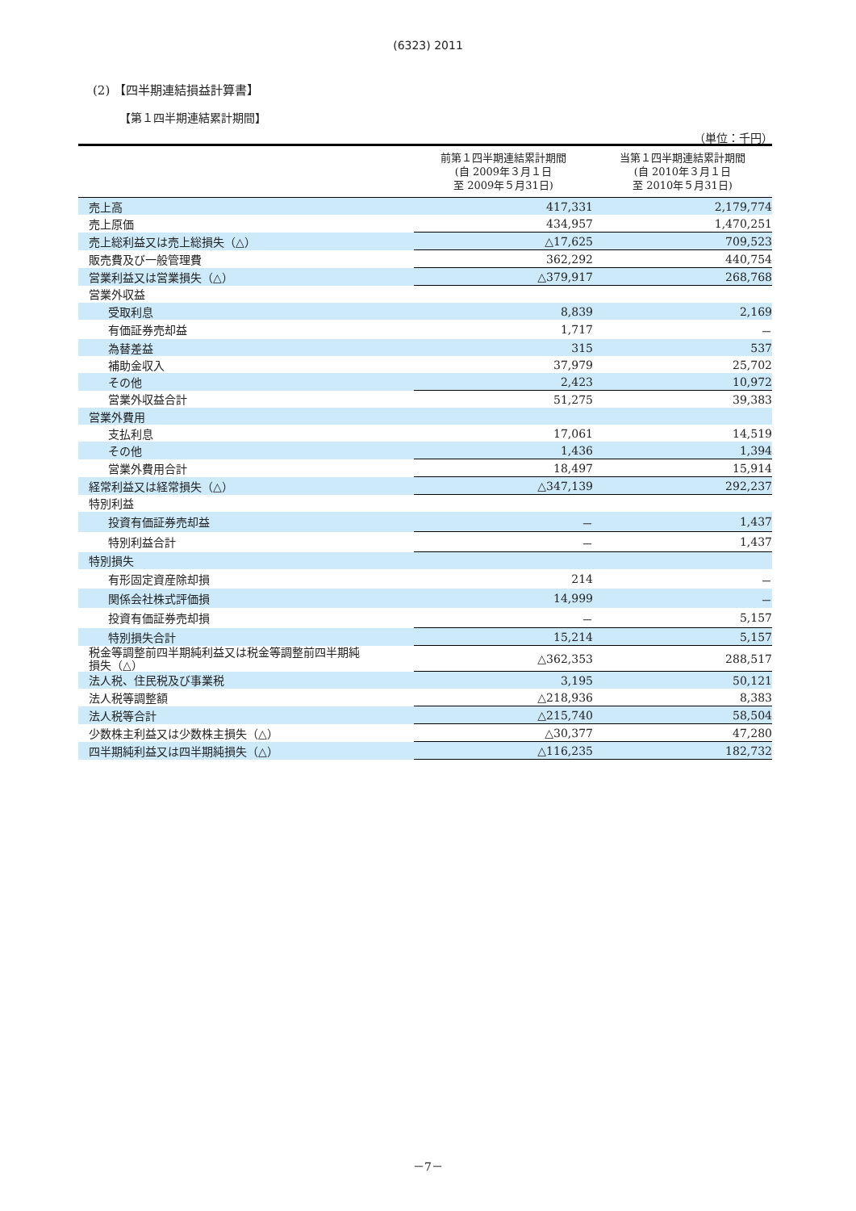(6323) 2011
(2) 【四半期連結損益計算書】
【第１四半期連結累計期間】
（単位：千円）
| | 前第１四半期連結累計期間 (自 2009年３月１日 至 2009年５月31日) | 当第１四半期連結累計期間 (自 2010年３月１日 至 2010年５月31日) |
| --- | --- | --- |
| 売上高 | 417,331 | 2,179,774 |
| 売上原価 | 434,957 | 1,470,251 |
| 売上総利益又は売上総損失（△） | △17,625 | 709,523 |
| 販売費及び一般管理費 | 362,292 | 440,754 |
| 営業利益又は営業損失（△） | △379,917 | 268,768 |
| 営業外収益 | | |
| 受取利息 | 8,839 | 2,169 |
| 有価証券売却益 | 1,717 | － |
| 為替差益 | 315 | 537 |
| 補助金収入 | 37,979 | 25,702 |
| その他 | 2,423 | 10,972 |
| 営業外収益合計 | 51,275 | 39,383 |
| 営業外費用 | | |
| 支払利息 | 17,061 | 14,519 |
| その他 | 1,436 | 1,394 |
| 営業外費用合計 | 18,497 | 15,914 |
| 経常利益又は経常損失（△） | △347,139 | 292,237 |
| 特別利益 | | |
| 投資有価証券売却益 | － | 1,437 |
| 特別利益合計 | － | 1,437 |
| 特別損失 | | |
| 有形固定資産除却損 | 214 | － |
| 関係会社株式評価損 | 14,999 | － |
| 投資有価証券売却損 | － | 5,157 |
| 特別損失合計 | 15,214 | 5,157 |
| 税金等調整前四半期純利益又は税金等調整前四半期純 損失（△） | △362,353 | 288,517 |
| 法人税、住民税及び事業税 | 3,195 | 50,121 |
| 法人税等調整額 | △218,936 | 8,383 |
| 法人税等合計 | △215,740 | 58,504 |
| 少数株主利益又は少数株主損失（△） | △30,377 | 47,280 |
| 四半期純利益又は四半期純損失（△） | △116,235 | 182,732 |
－7－